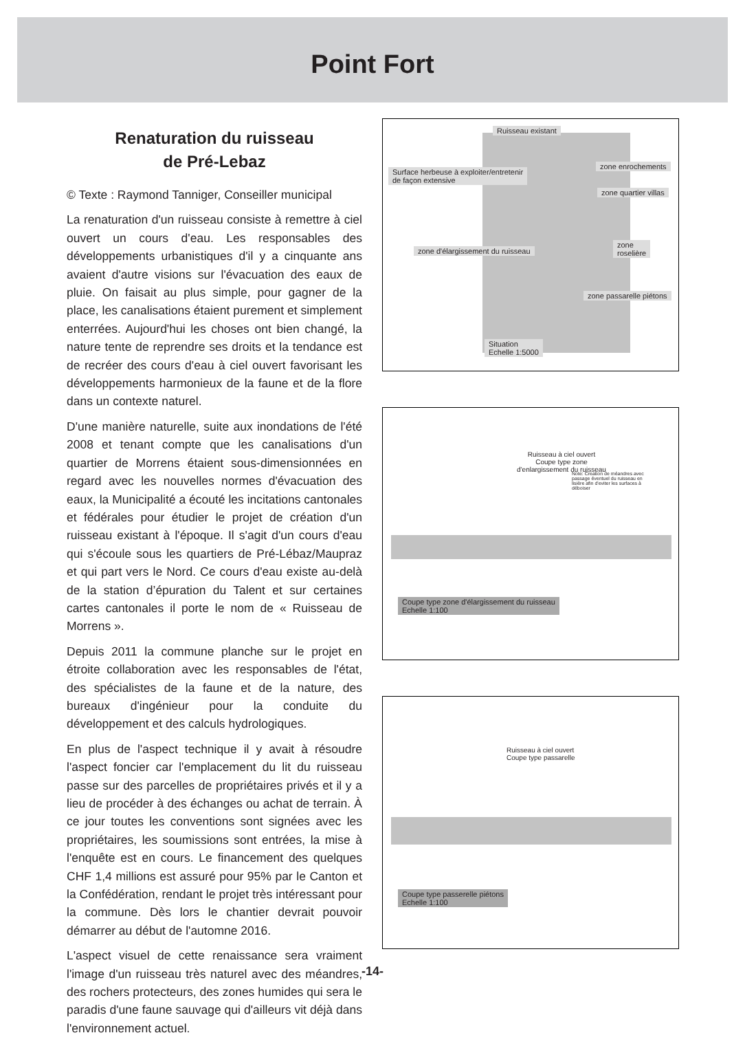Point Fort
Renaturation du ruisseau
de Pré-Lebaz
© Texte : Raymond Tanniger, Conseiller municipal
La renaturation d'un ruisseau consiste à remettre à ciel ouvert un cours d'eau. Les responsables des développements urbanistiques d'il y a cinquante ans avaient d'autre visions sur l'évacuation des eaux de pluie. On faisait au plus simple, pour gagner de la place, les canalisations étaient purement et simplement enterrées. Aujourd'hui les choses ont bien changé, la nature tente de reprendre ses droits et la tendance est de recréer des cours d'eau à ciel ouvert favorisant les développements harmonieux de la faune et de la flore dans un contexte naturel.
D'une manière naturelle, suite aux inondations de l'été 2008 et tenant compte que les canalisations d'un quartier de Morrens étaient sous-dimensionnées en regard avec les nouvelles normes d'évacuation des eaux, la Municipalité a écouté les incitations cantonales et fédérales pour étudier le projet de création d'un ruisseau existant à l'époque. Il s'agit d'un cours d'eau qui s'écoule sous les quartiers de Pré-Lébaz/Maupraz et qui part vers le Nord. Ce cours d'eau existe au-delà de la station d’épuration du Talent et sur certaines cartes cantonales il porte le nom de « Ruisseau de Morrens ».
Depuis 2011 la commune planche sur le projet en étroite collaboration avec les responsables de l'état, des spécialistes de la faune et de la nature, des bureaux d'ingénieur pour la conduite du développement et des calculs hydrologiques.
En plus de l'aspect technique il y avait à résoudre l'aspect foncier car l'emplacement du lit du ruisseau passe sur des parcelles de propriétaires privés et il y a lieu de procéder à des échanges ou achat de terrain. À ce jour toutes les conventions sont signées avec les propriétaires, les soumissions sont entrées, la mise à l'enquête est en cours. Le financement des quelques CHF 1,4 millions est assuré pour 95% par le Canton et la Confédération, rendant le projet très intéressant pour la commune. Dès lors le chantier devrait pouvoir démarrer au début de l'automne 2016.
L'aspect visuel de cette renaissance sera vraiment l'image d'un ruisseau très naturel avec des méandres, des rochers protecteurs, des zones humides qui sera le paradis d'une faune sauvage qui d'ailleurs vit déjà dans l'environnement actuel.
Ruisseau existant
Surface herbeuse à exploiter/entretenir
de façon extensive
zone enrochements
zone quartier villas
zone d'élargissement du ruisseau
zone
roselière
zone passarelle piétons
Situation
Echelle 1:5000
Ruisseau à ciel ouvert
Coupe type zone
d'enlargissement du ruisseau
Note: Creation de méandres avec passage éventuel du ruisseau en lisière afin d'eviter les surfaces à déboiser
Coupe type zone d'élargissement du ruisseau
Echelle 1:100
Ruisseau à ciel ouvert
Coupe type passarelle
Coupe type passerelle piétons
Echelle 1:100
-14-